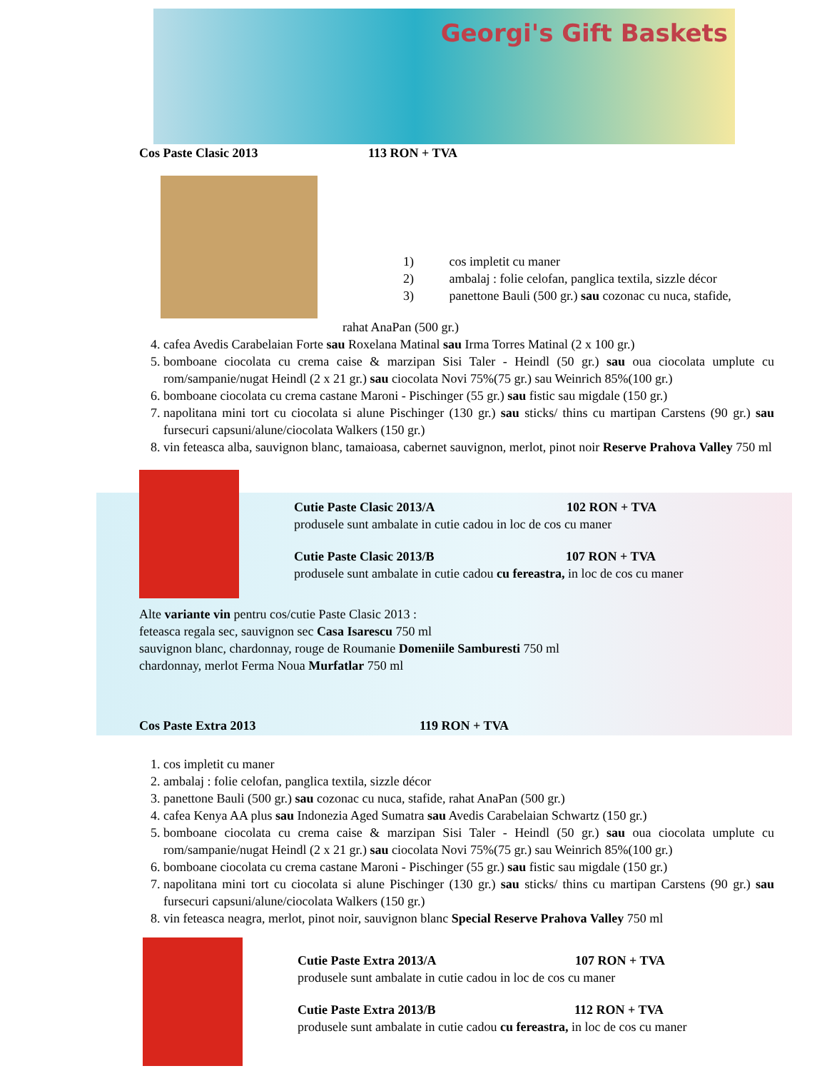Georgi's Gift Baskets
Cos Paste Clasic 2013 113 RON + TVA
1) cos impletit cu maner
2) ambalaj : folie celofan, panglica textila, sizzle décor
3) panettone Bauli (500 gr.) sau cozonac cu nuca, stafide,
rahat AnaPan (500 gr.)
4. cafea Avedis Carabelaian Forte sau Roxelana Matinal sau Irma Torres Matinal (2 x 100 gr.)
5. bomboane ciocolata cu crema caise & marzipan Sisi Taler - Heindl (50 gr.) sau oua ciocolata umplute cu rom/sampanie/nugat Heindl (2 x 21 gr.) sau ciocolata Novi 75%(75 gr.) sau Weinrich 85%(100 gr.)
6. bomboane ciocolata cu crema castane Maroni - Pischinger (55 gr.) sau fistic sau migdale (150 gr.)
7. napolitana mini tort cu ciocolata si alune Pischinger (130 gr.) sau sticks/ thins cu martipan Carstens (90 gr.) sau fursecuri capsuni/alune/ciocolata Walkers (150 gr.)
8. vin feteasca alba, sauvignon blanc, tamaioasa, cabernet sauvignon, merlot, pinot noir Reserve Prahova Valley 750 ml
Cutie Paste Clasic 2013/A 102 RON + TVA
produsele sunt ambalate in cutie cadou in loc de cos cu maner
Cutie Paste Clasic 2013/B 107 RON + TVA
produsele sunt ambalate in cutie cadou cu fereastra, in loc de cos cu maner
Alte variante vin pentru cos/cutie Paste Clasic 2013 :
feteasca regala sec, sauvignon sec Casa Isarescu 750 ml
sauvignon blanc, chardonnay, rouge de Roumanie Domeniile Samburesti 750 ml
chardonnay, merlot Ferma Noua Murfatlar 750 ml
Cos Paste Extra 2013 119 RON + TVA
1. cos impletit cu maner
2. ambalaj : folie celofan, panglica textila, sizzle décor
3. panettone Bauli (500 gr.) sau cozonac cu nuca, stafide, rahat AnaPan (500 gr.)
4. cafea Kenya AA plus sau Indonezia Aged Sumatra sau Avedis Carabelaian Schwartz (150 gr.)
5. bomboane ciocolata cu crema caise & marzipan Sisi Taler - Heindl (50 gr.) sau oua ciocolata umplute cu rom/sampanie/nugat Heindl (2 x 21 gr.) sau ciocolata Novi 75%(75 gr.) sau Weinrich 85%(100 gr.)
6. bomboane ciocolata cu crema castane Maroni - Pischinger (55 gr.) sau fistic sau migdale (150 gr.)
7. napolitana mini tort cu ciocolata si alune Pischinger (130 gr.) sau sticks/ thins cu martipan Carstens (90 gr.) sau fursecuri capsuni/alune/ciocolata Walkers (150 gr.)
8. vin feteasca neagra, merlot, pinot noir, sauvignon blanc Special Reserve Prahova Valley 750 ml
Cutie Paste Extra 2013/A 107 RON + TVA
produsele sunt ambalate in cutie cadou in loc de cos cu maner
Cutie Paste Extra 2013/B 112 RON + TVA
produsele sunt ambalate in cutie cadou cu fereastra, in loc de cos cu maner